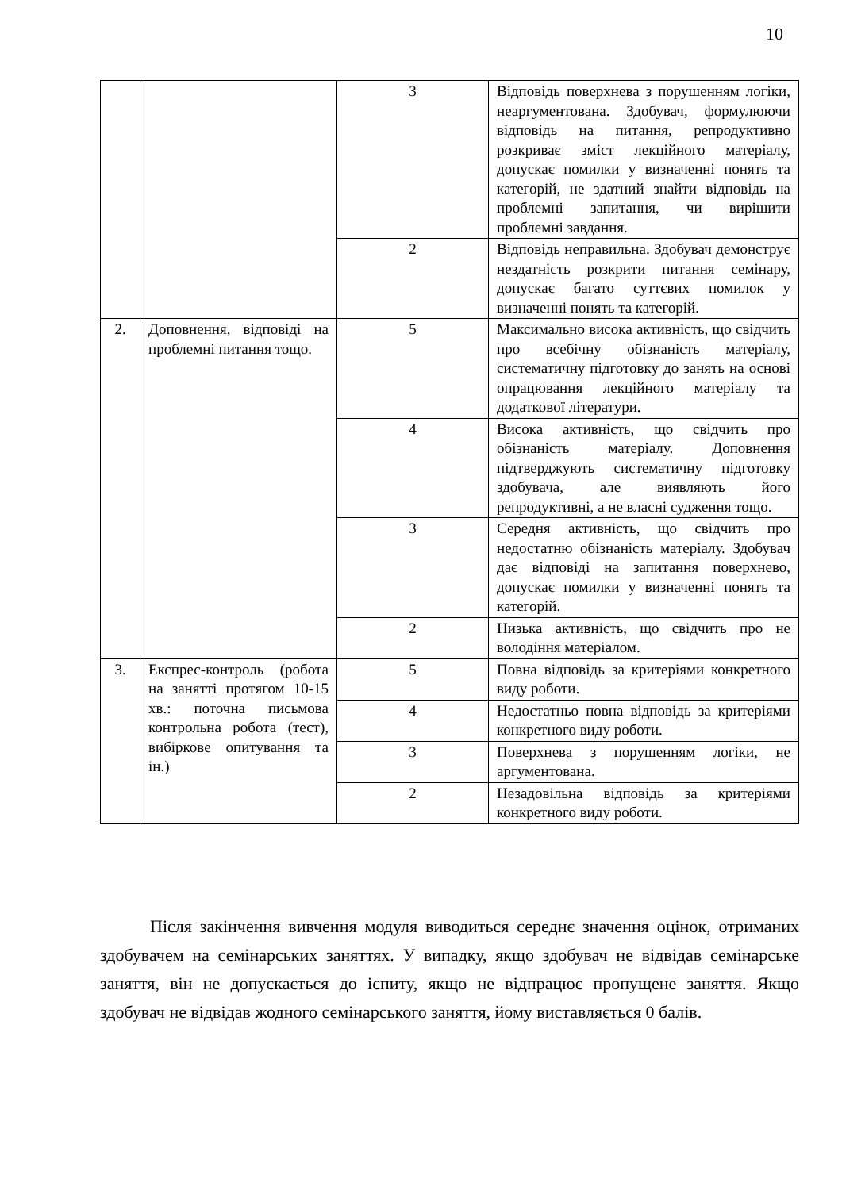10
| | | 3 | Відповідь поверхнева з порушенням логіки, неаргументована. Здобувач, формулюючи відповідь на питання, репродуктивно розкриває зміст лекційного матеріалу, допускає помилки у визначенні понять та категорій, не здатний знайти відповідь на проблемні запитання, чи вирішити проблемні завдання. |
| | | 2 | Відповідь неправильна. Здобувач демонструє нездатність розкрити питання семінару, допускає багато суттєвих помилок у визначенні понять та категорій. |
| 2. | Доповнення, відповіді на проблемні питання тощо. | 5 | Максимально висока активність, що свідчить про всебічну обізнаність матеріалу, систематичну підготовку до занять на основі опрацювання лекційного матеріалу та додаткової літератури. |
| | | 4 | Висока активність, що свідчить про обізнаність матеріалу. Доповнення підтверджують систематичну підготовку здобувача, але виявляють його репродуктивні, а не власні судження тощо. |
| | | 3 | Середня активність, що свідчить про недостатню обізнаність матеріалу. Здобувач дає відповіді на запитання поверхнево, допускає помилки у визначенні понять та категорій. |
| | | 2 | Низька активність, що свідчить про не володіння матеріалом. |
| 3. | Експрес-контроль (робота на занятті протягом 10-15 хв.: поточна письмова контрольна робота (тест), вибіркове опитування та ін.) | 5 | Повна відповідь за критеріями конкретного виду роботи. |
| | | 4 | Недостатньо повна відповідь за критеріями конкретного виду роботи. |
| | | 3 | Поверхнева з порушенням логіки, не аргументована. |
| | | 2 | Незадовільна відповідь за критеріями конкретного виду роботи. |
Після закінчення вивчення модуля виводиться середнє значення оцінок, отриманих здобувачем на семінарських заняттях. У випадку, якщо здобувач не відвідав семінарське заняття, він не допускається до іспиту, якщо не відпрацює пропущене заняття. Якщо здобувач не відвідав жодного семінарського заняття, йому виставляється 0 балів.